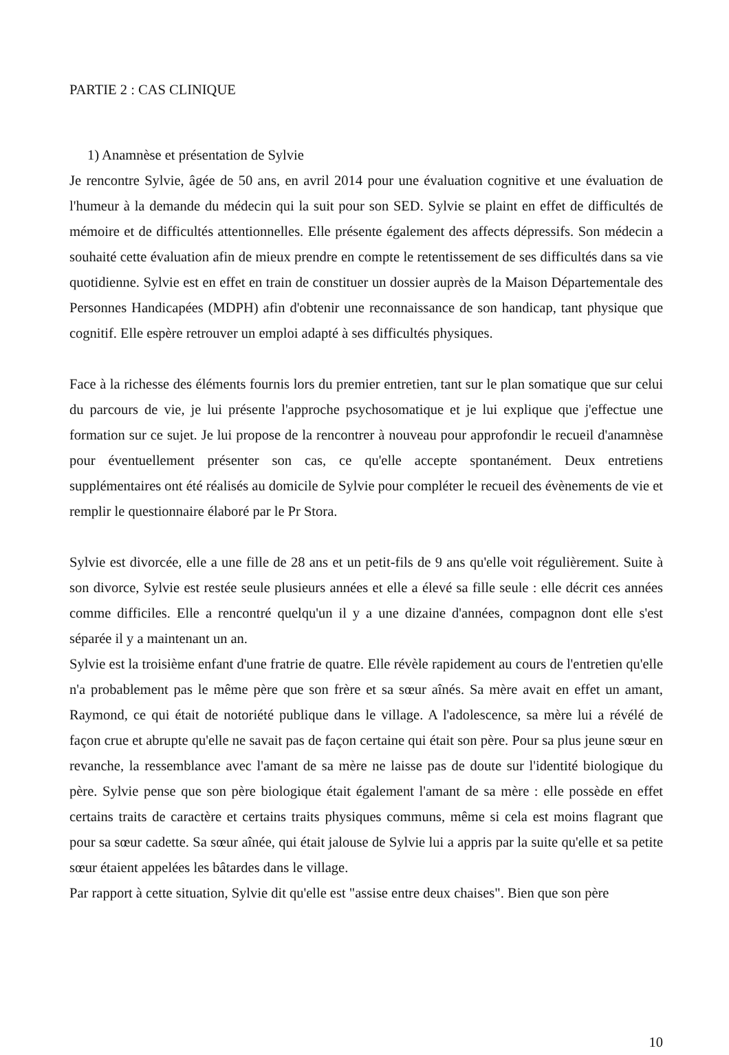PARTIE 2 : CAS CLINIQUE
1) Anamnèse et présentation de Sylvie
Je rencontre Sylvie, âgée de 50 ans, en avril 2014 pour une évaluation cognitive et une évaluation de l'humeur à la demande du médecin qui la suit pour son SED. Sylvie se plaint en effet de difficultés de mémoire et de difficultés attentionnelles. Elle présente également des affects dépressifs. Son médecin a souhaité cette évaluation afin de mieux prendre en compte le retentissement de ses difficultés dans sa vie quotidienne. Sylvie est en effet en train de constituer un dossier auprès de la Maison Départementale des Personnes Handicapées (MDPH) afin d'obtenir une reconnaissance de son handicap, tant physique que cognitif. Elle espère retrouver un emploi adapté à ses difficultés physiques.
Face à la richesse des éléments fournis lors du premier entretien, tant sur le plan somatique que sur celui du parcours de vie, je lui présente l'approche psychosomatique et je lui explique que j'effectue une formation sur ce sujet. Je lui propose de la rencontrer à nouveau pour approfondir le recueil d'anamnèse pour éventuellement présenter son cas, ce qu'elle accepte spontanément. Deux entretiens supplémentaires ont été réalisés au domicile de Sylvie pour compléter le recueil des évènements de vie et remplir le questionnaire élaboré par le Pr Stora.
Sylvie est divorcée, elle a une fille de 28 ans et un petit-fils de 9 ans qu'elle voit régulièrement. Suite à son divorce, Sylvie est restée seule plusieurs années et elle a élevé sa fille seule : elle décrit ces années comme difficiles. Elle a rencontré quelqu'un il y a une dizaine d'années, compagnon dont elle s'est séparée il y a maintenant un an.
Sylvie est la troisième enfant d'une fratrie de quatre. Elle révèle rapidement au cours de l'entretien qu'elle n'a probablement pas le même père que son frère et sa sœur aînés. Sa mère avait en effet un amant, Raymond, ce qui était de notoriété publique dans le village. A l'adolescence, sa mère lui a révélé de façon crue et abrupte qu'elle ne savait pas de façon certaine qui était son père. Pour sa plus jeune sœur en revanche, la ressemblance avec l'amant de sa mère ne laisse pas de doute sur l'identité biologique du père. Sylvie pense que son père biologique était également l'amant de sa mère : elle possède en effet certains traits de caractère et certains traits physiques communs, même si cela est moins flagrant que pour sa sœur cadette. Sa sœur aînée, qui était jalouse de Sylvie lui a appris par la suite qu'elle et sa petite sœur étaient appelées les bâtardes dans le village.
Par rapport à cette situation, Sylvie dit qu'elle est "assise entre deux chaises". Bien que son père
10